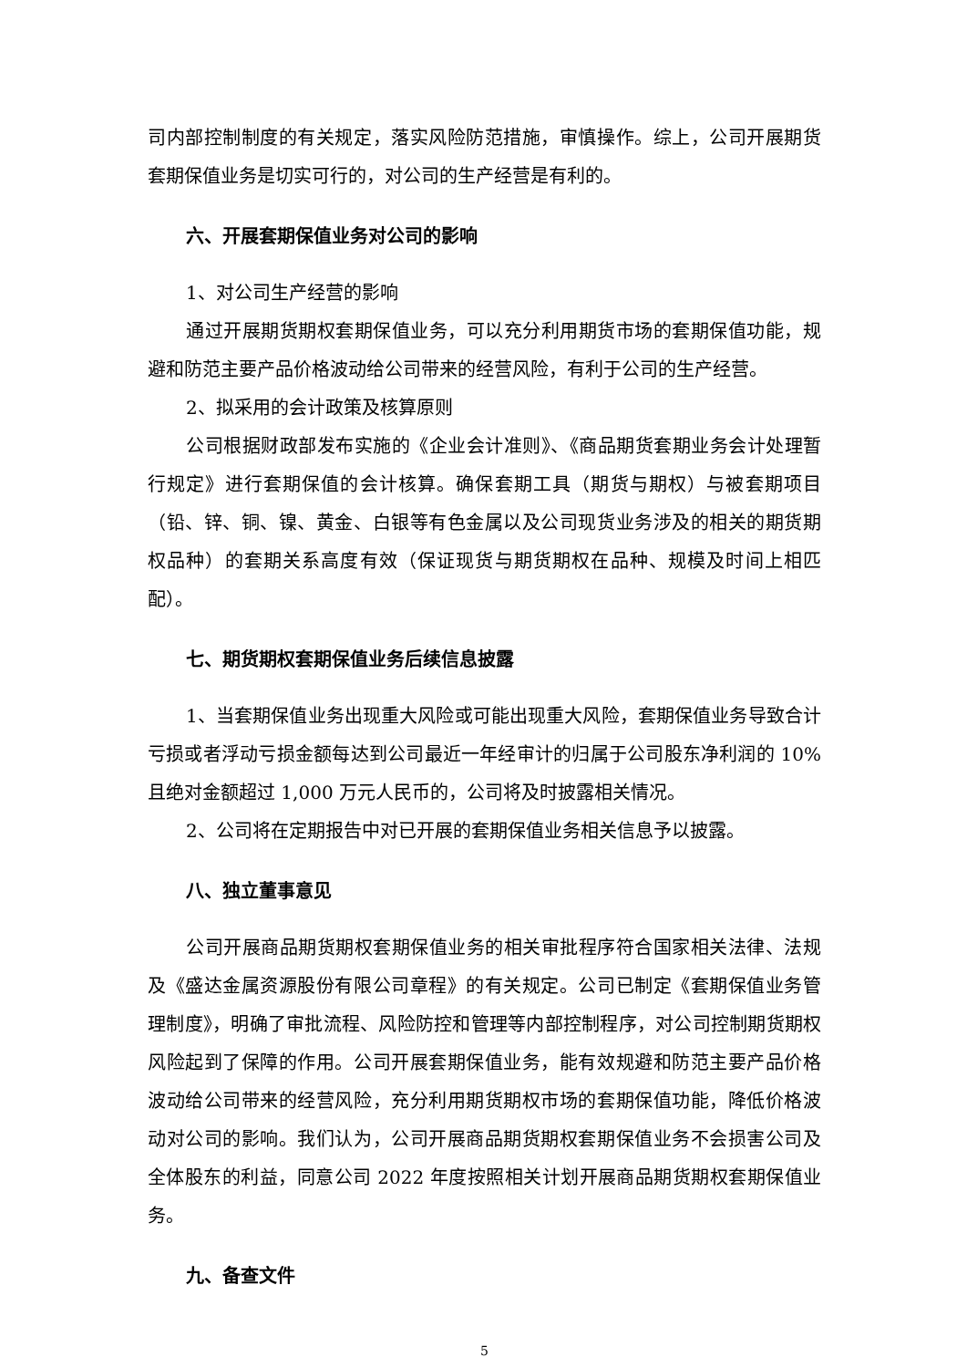司内部控制制度的有关规定，落实风险防范措施，审慎操作。综上，公司开展期货套期保值业务是切实可行的，对公司的生产经营是有利的。
六、开展套期保值业务对公司的影响
1、对公司生产经营的影响
通过开展期货期权套期保值业务，可以充分利用期货市场的套期保值功能，规避和防范主要产品价格波动给公司带来的经营风险，有利于公司的生产经营。
2、拟采用的会计政策及核算原则
公司根据财政部发布实施的《企业会计准则》、《商品期货套期业务会计处理暂行规定》进行套期保值的会计核算。确保套期工具（期货与期权）与被套期项目（铅、锌、铜、镍、黄金、白银等有色金属以及公司现货业务涉及的相关的期货期权品种）的套期关系高度有效（保证现货与期货期权在品种、规模及时间上相匹配）。
七、期货期权套期保值业务后续信息披露
1、当套期保值业务出现重大风险或可能出现重大风险，套期保值业务导致合计亏损或者浮动亏损金额每达到公司最近一年经审计的归属于公司股东净利润的 10%且绝对金额超过 1,000 万元人民币的，公司将及时披露相关情况。
2、公司将在定期报告中对已开展的套期保值业务相关信息予以披露。
八、独立董事意见
公司开展商品期货期权套期保值业务的相关审批程序符合国家相关法律、法规及《盛达金属资源股份有限公司章程》的有关规定。公司已制定《套期保值业务管理制度》，明确了审批流程、风险防控和管理等内部控制程序，对公司控制期货期权风险起到了保障的作用。公司开展套期保值业务，能有效规避和防范主要产品价格波动给公司带来的经营风险，充分利用期货期权市场的套期保值功能，降低价格波动对公司的影响。我们认为，公司开展商品期货期权套期保值业务不会损害公司及全体股东的利益，同意公司 2022 年度按照相关计划开展商品期货期权套期保值业务。
九、备查文件
5